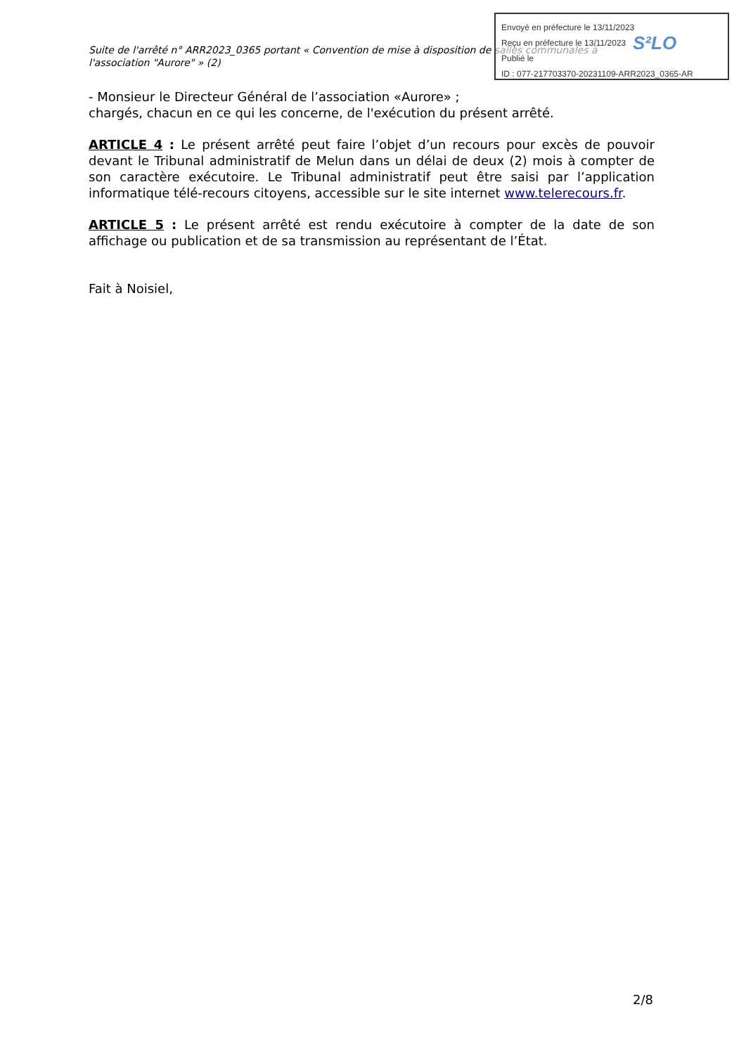Envoyé en préfecture le 13/11/2023
Reçu en préfecture le 13/11/2023
Publié le
ID : 077-217703370-20231109-ARR2023_0365-AR
S²LO
Suite de l'arrêté n° ARR2023_0365 portant « Convention de mise à disposition de salles communales à l'association "Aurore" » (2)
- Monsieur le Directeur Général de l’association «Aurore» ;
chargés, chacun en ce qui les concerne, de l'exécution du présent arrêté.
ARTICLE 4 : Le présent arrêté peut faire l’objet d’un recours pour excès de pouvoir devant le Tribunal administratif de Melun dans un délai de deux (2) mois à compter de son caractère exécutoire. Le Tribunal administratif peut être saisi par l’application informatique télé-recours citoyens, accessible sur le site internet www.telerecours.fr.
ARTICLE 5 : Le présent arrêté est rendu exécutoire à compter de la date de son affichage ou publication et de sa transmission au représentant de l’État.
Fait à Noisiel,
2/8